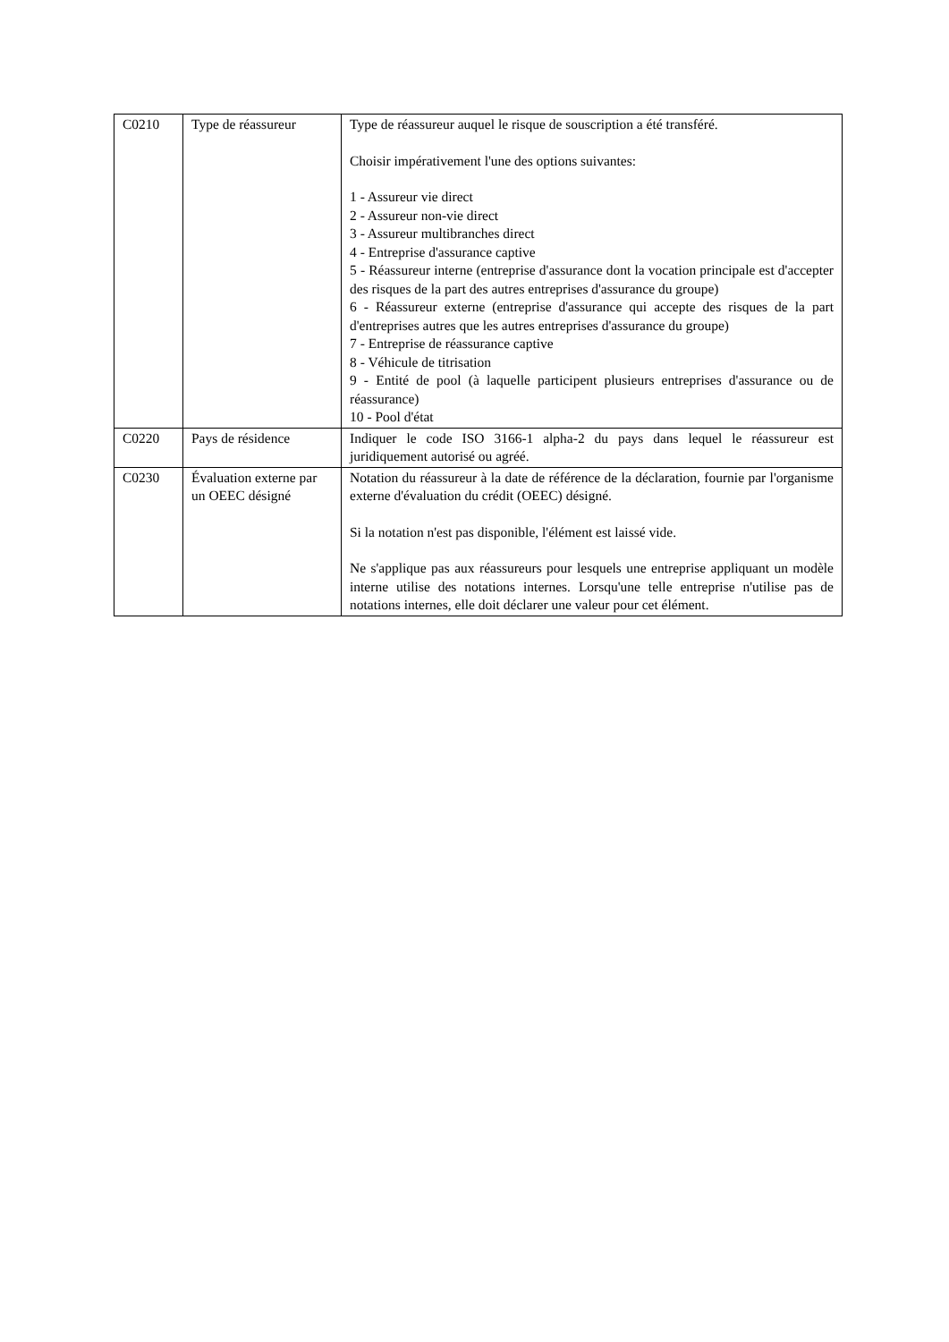| C0210 | Type de réassureur | Type de réassureur auquel le risque de souscription a été transféré. Choisir impérativement l'une des options suivantes: 1 - Assureur vie direct 2 - Assureur non-vie direct 3 - Assureur multibranches direct 4 - Entreprise d'assurance captive 5 - Réassureur interne (entreprise d'assurance dont la vocation principale est d'accepter des risques de la part des autres entreprises d'assurance du groupe) 6 - Réassureur externe (entreprise d'assurance qui accepte des risques de la part d'entreprises autres que les autres entreprises d'assurance du groupe) 7 - Entreprise de réassurance captive 8 - Véhicule de titrisation 9 - Entité de pool (à laquelle participent plusieurs entreprises d'assurance ou de réassurance) 10 - Pool d'état |
| C0220 | Pays de résidence | Indiquer le code ISO 3166-1 alpha-2 du pays dans lequel le réassureur est juridiquement autorisé ou agréé. |
| C0230 | Évaluation externe par un OEEC désigné | Notation du réassureur à la date de référence de la déclaration, fournie par l'organisme externe d'évaluation du crédit (OEEC) désigné. Si la notation n'est pas disponible, l'élément est laissé vide. Ne s'applique pas aux réassureurs pour lesquels une entreprise appliquant un modèle interne utilise des notations internes. Lorsqu'une telle entreprise n'utilise pas de notations internes, elle doit déclarer une valeur pour cet élément. |